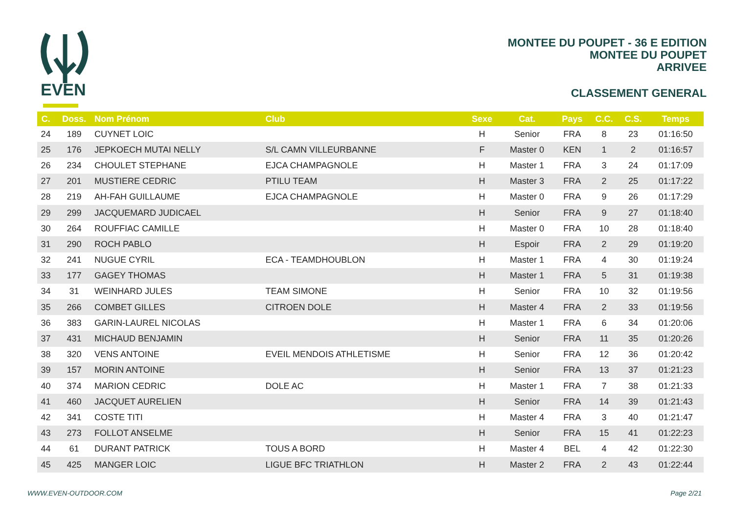EVEN
MONTEE DU POUPET - 36 E EDITION
MONTEE DU POUPET
ARRIVEE
CLASSEMENT GENERAL
| C. | Doss. | Nom Prénom | Club | Sexe | Cat. | Pays | C.C. | C.S. | Temps |
| --- | --- | --- | --- | --- | --- | --- | --- | --- | --- |
| 24 | 189 | CUYNET LOIC | | H | Senior | FRA | 8 | 23 | 01:16:50 |
| 25 | 176 | JEPKOECH MUTAI NELLY | S/L CAMN VILLEURBANNE | F | Master 0 | KEN | 1 | 2 | 01:16:57 |
| 26 | 234 | CHOULET STEPHANE | EJCA CHAMPAGNOLE | H | Master 1 | FRA | 3 | 24 | 01:17:09 |
| 27 | 201 | MUSTIERE CEDRIC | PTILU TEAM | H | Master 3 | FRA | 2 | 25 | 01:17:22 |
| 28 | 219 | AH-FAH GUILLAUME | EJCA CHAMPAGNOLE | H | Master 0 | FRA | 9 | 26 | 01:17:29 |
| 29 | 299 | JACQUEMARD JUDICAEL | | H | Senior | FRA | 9 | 27 | 01:18:40 |
| 30 | 264 | ROUFFIAC CAMILLE | | H | Master 0 | FRA | 10 | 28 | 01:18:40 |
| 31 | 290 | ROCH PABLO | | H | Espoir | FRA | 2 | 29 | 01:19:20 |
| 32 | 241 | NUGUE CYRIL | ECA - TEAMDHOUBLON | H | Master 1 | FRA | 4 | 30 | 01:19:24 |
| 33 | 177 | GAGEY THOMAS | | H | Master 1 | FRA | 5 | 31 | 01:19:38 |
| 34 | 31 | WEINHARD JULES | TEAM SIMONE | H | Senior | FRA | 10 | 32 | 01:19:56 |
| 35 | 266 | COMBET GILLES | CITROEN DOLE | H | Master 4 | FRA | 2 | 33 | 01:19:56 |
| 36 | 383 | GARIN-LAUREL NICOLAS | | H | Master 1 | FRA | 6 | 34 | 01:20:06 |
| 37 | 431 | MICHAUD BENJAMIN | | H | Senior | FRA | 11 | 35 | 01:20:26 |
| 38 | 320 | VENS ANTOINE | EVEIL MENDOIS ATHLETISME | H | Senior | FRA | 12 | 36 | 01:20:42 |
| 39 | 157 | MORIN ANTOINE | | H | Senior | FRA | 13 | 37 | 01:21:23 |
| 40 | 374 | MARION CEDRIC | DOLE AC | H | Master 1 | FRA | 7 | 38 | 01:21:33 |
| 41 | 460 | JACQUET AURELIEN | | H | Senior | FRA | 14 | 39 | 01:21:43 |
| 42 | 341 | COSTE TITI | | H | Master 4 | FRA | 3 | 40 | 01:21:47 |
| 43 | 273 | FOLLOT ANSELME | | H | Senior | FRA | 15 | 41 | 01:22:23 |
| 44 | 61 | DURANT PATRICK | TOUS A BORD | H | Master 4 | BEL | 4 | 42 | 01:22:30 |
| 45 | 425 | MANGER LOIC | LIGUE BFC TRIATHLON | H | Master 2 | FRA | 2 | 43 | 01:22:44 |
WWW.EVEN-OUTDOOR.COM Page 2/21